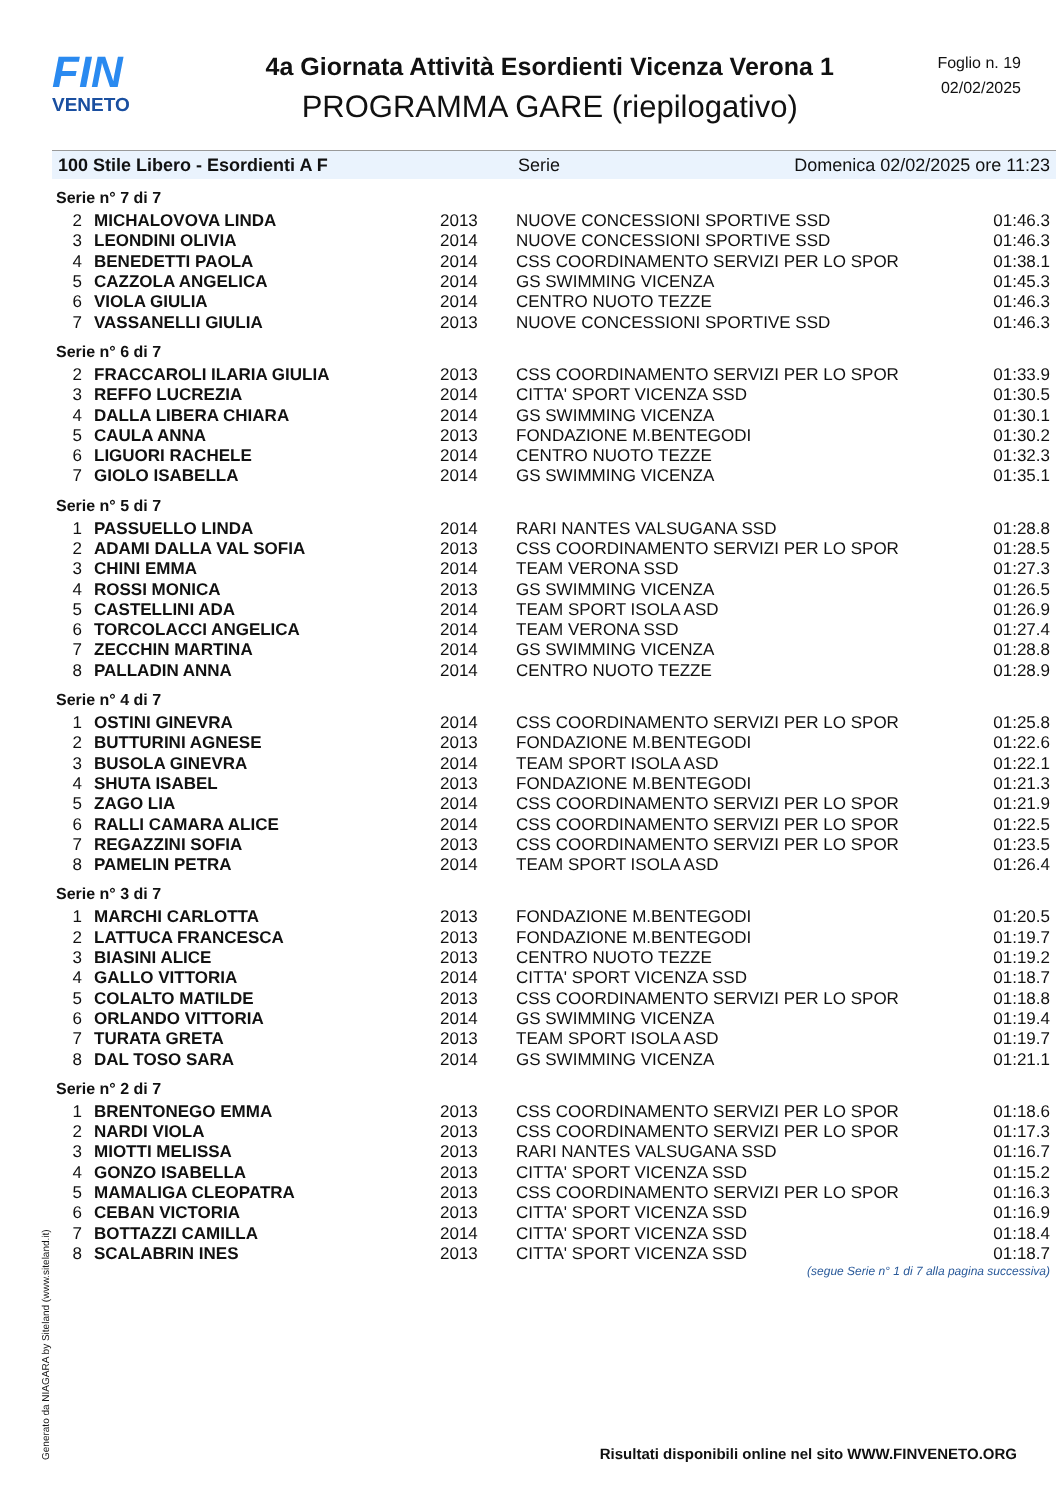FIN
VENETO
4a Giornata Attività Esordienti Vicenza Verona 1
PROGRAMMA GARE (riepilogativo)
Foglio n. 19
02/02/2025
100 Stile Libero - Esordienti A F Serie Domenica 02/02/2025 ore 11:23
Serie n° 7 di 7
| 2 | MICHALOVOVA LINDA | 2013 | NUOVE CONCESSIONI SPORTIVE SSD | 01:46.3 |
| 3 | LEONDINI OLIVIA | 2014 | NUOVE CONCESSIONI SPORTIVE SSD | 01:46.3 |
| 4 | BENEDETTI PAOLA | 2014 | CSS COORDINAMENTO SERVIZI PER LO SPOR | 01:38.1 |
| 5 | CAZZOLA ANGELICA | 2014 | GS SWIMMING VICENZA | 01:45.3 |
| 6 | VIOLA GIULIA | 2014 | CENTRO NUOTO TEZZE | 01:46.3 |
| 7 | VASSANELLI GIULIA | 2013 | NUOVE CONCESSIONI SPORTIVE SSD | 01:46.3 |
Serie n° 6 di 7
| 2 | FRACCAROLI ILARIA GIULIA | 2013 | CSS COORDINAMENTO SERVIZI PER LO SPOR | 01:33.9 |
| 3 | REFFO LUCREZIA | 2014 | CITTA' SPORT VICENZA SSD | 01:30.5 |
| 4 | DALLA LIBERA CHIARA | 2014 | GS SWIMMING VICENZA | 01:30.1 |
| 5 | CAULA ANNA | 2013 | FONDAZIONE M.BENTEGODI | 01:30.2 |
| 6 | LIGUORI RACHELE | 2014 | CENTRO NUOTO TEZZE | 01:32.3 |
| 7 | GIOLO ISABELLA | 2014 | GS SWIMMING VICENZA | 01:35.1 |
Serie n° 5 di 7
| 1 | PASSUELLO LINDA | 2014 | RARI NANTES VALSUGANA SSD | 01:28.8 |
| 2 | ADAMI DALLA VAL SOFIA | 2013 | CSS COORDINAMENTO SERVIZI PER LO SPOR | 01:28.5 |
| 3 | CHINI EMMA | 2014 | TEAM VERONA SSD | 01:27.3 |
| 4 | ROSSI MONICA | 2013 | GS SWIMMING VICENZA | 01:26.5 |
| 5 | CASTELLINI ADA | 2014 | TEAM SPORT ISOLA ASD | 01:26.9 |
| 6 | TORCOLACCI ANGELICA | 2014 | TEAM VERONA SSD | 01:27.4 |
| 7 | ZECCHIN MARTINA | 2014 | GS SWIMMING VICENZA | 01:28.8 |
| 8 | PALLADIN ANNA | 2014 | CENTRO NUOTO TEZZE | 01:28.9 |
Serie n° 4 di 7
| 1 | OSTINI GINEVRA | 2014 | CSS COORDINAMENTO SERVIZI PER LO SPOR | 01:25.8 |
| 2 | BUTTURINI AGNESE | 2013 | FONDAZIONE M.BENTEGODI | 01:22.6 |
| 3 | BUSOLA GINEVRA | 2014 | TEAM SPORT ISOLA ASD | 01:22.1 |
| 4 | SHUTA ISABEL | 2013 | FONDAZIONE M.BENTEGODI | 01:21.3 |
| 5 | ZAGO LIA | 2014 | CSS COORDINAMENTO SERVIZI PER LO SPOR | 01:21.9 |
| 6 | RALLI CAMARA ALICE | 2014 | CSS COORDINAMENTO SERVIZI PER LO SPOR | 01:22.5 |
| 7 | REGAZZINI SOFIA | 2013 | CSS COORDINAMENTO SERVIZI PER LO SPOR | 01:23.5 |
| 8 | PAMELIN PETRA | 2014 | TEAM SPORT ISOLA ASD | 01:26.4 |
Serie n° 3 di 7
| 1 | MARCHI CARLOTTA | 2013 | FONDAZIONE M.BENTEGODI | 01:20.5 |
| 2 | LATTUCA FRANCESCA | 2013 | FONDAZIONE M.BENTEGODI | 01:19.7 |
| 3 | BIASINI ALICE | 2013 | CENTRO NUOTO TEZZE | 01:19.2 |
| 4 | GALLO VITTORIA | 2014 | CITTA' SPORT VICENZA SSD | 01:18.7 |
| 5 | COLALTO MATILDE | 2013 | CSS COORDINAMENTO SERVIZI PER LO SPOR | 01:18.8 |
| 6 | ORLANDO VITTORIA | 2014 | GS SWIMMING VICENZA | 01:19.4 |
| 7 | TURATA GRETA | 2013 | TEAM SPORT ISOLA ASD | 01:19.7 |
| 8 | DAL TOSO SARA | 2014 | GS SWIMMING VICENZA | 01:21.1 |
Serie n° 2 di 7
| 1 | BRENTONEGO EMMA | 2013 | CSS COORDINAMENTO SERVIZI PER LO SPOR | 01:18.6 |
| 2 | NARDI VIOLA | 2013 | CSS COORDINAMENTO SERVIZI PER LO SPOR | 01:17.3 |
| 3 | MIOTTI MELISSA | 2013 | RARI NANTES VALSUGANA SSD | 01:16.7 |
| 4 | GONZO ISABELLA | 2013 | CITTA' SPORT VICENZA SSD | 01:15.2 |
| 5 | MAMALIGA CLEOPATRA | 2013 | CSS COORDINAMENTO SERVIZI PER LO SPOR | 01:16.3 |
| 6 | CEBAN VICTORIA | 2013 | CITTA' SPORT VICENZA SSD | 01:16.9 |
| 7 | BOTTAZZI CAMILLA | 2014 | CITTA' SPORT VICENZA SSD | 01:18.4 |
| 8 | SCALABRIN INES | 2013 | CITTA' SPORT VICENZA SSD | 01:18.7 |
(segue Serie n° 1 di 7 alla pagina successiva)
Generato da NIAGARA by Siteland (www.siteland.it)
Risultati disponibili online nel sito WWW.FINVENETO.ORG